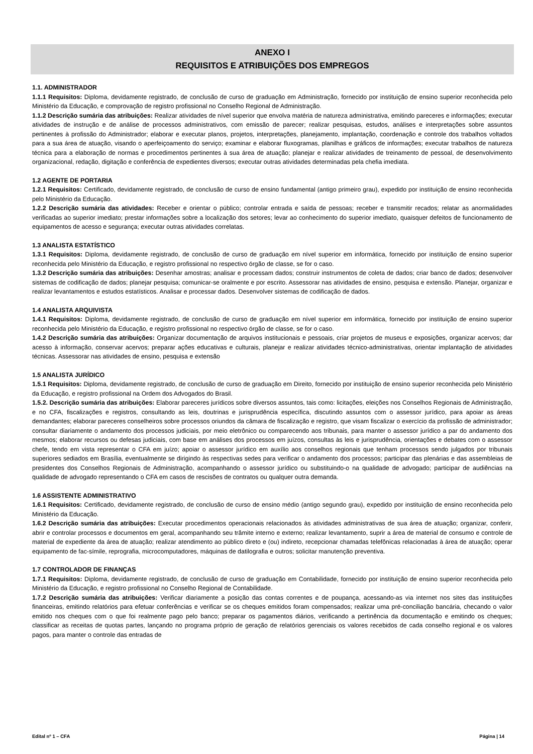ANEXO I
REQUISITOS E ATRIBUIÇÕES DOS EMPREGOS
1.1. ADMINISTRADOR
1.1.1 Requisitos: Diploma, devidamente registrado, de conclusão de curso de graduação em Administração, fornecido por instituição de ensino superior reconhecida pelo Ministério da Educação, e comprovação de registro profissional no Conselho Regional de Administração.
1.1.2 Descrição sumária das atribuições: Realizar atividades de nível superior que envolva matéria de natureza administrativa, emitindo pareceres e informações; executar atividades de instrução e de análise de processos administrativos, com emissão de parecer; realizar pesquisas, estudos, análises e interpretações sobre assuntos pertinentes à profissão do Administrador; elaborar e executar planos, projetos, interpretações, planejamento, implantação, coordenação e controle dos trabalhos voltados para a sua área de atuação, visando o aperfeiçoamento do serviço; examinar e elaborar fluxogramas, planilhas e gráficos de informações; executar trabalhos de natureza técnica para a elaboração de normas e procedimentos pertinentes à sua área de atuação; planejar e realizar atividades de treinamento de pessoal, de desenvolvimento organizacional, redação, digitação e conferência de expedientes diversos; executar outras atividades determinadas pela chefia imediata.
1.2 AGENTE DE PORTARIA
1.2.1 Requisitos: Certificado, devidamente registrado, de conclusão de curso de ensino fundamental (antigo primeiro grau), expedido por instituição de ensino reconhecida pelo Ministério da Educação.
1.2.2 Descrição sumária das atividades: Receber e orientar o público; controlar entrada e saída de pessoas; receber e transmitir recados; relatar as anormalidades verificadas ao superior imediato; prestar informações sobre a localização dos setores; levar ao conhecimento do superior imediato, quaisquer defeitos de funcionamento de equipamentos de acesso e segurança; executar outras atividades correlatas.
1.3 ANALISTA ESTATÍSTICO
1.3.1 Requisitos: Diploma, devidamente registrado, de conclusão de curso de graduação em nível superior em informática, fornecido por instituição de ensino superior reconhecida pelo Ministério da Educação, e registro profissional no respectivo órgão de classe, se for o caso.
1.3.2 Descrição sumária das atribuições: Desenhar amostras; analisar e processam dados; construir instrumentos de coleta de dados; criar banco de dados; desenvolver sistemas de codificação de dados; planejar pesquisa; comunicar-se oralmente e por escrito. Assessorar nas atividades de ensino, pesquisa e extensão. Planejar, organizar e realizar levantamentos e estudos estatísticos. Analisar e processar dados. Desenvolver sistemas de codificação de dados.
1.4 ANALISTA ARQUIVISTA
1.4.1 Requisitos: Diploma, devidamente registrado, de conclusão de curso de graduação em nível superior em informática, fornecido por instituição de ensino superior reconhecida pelo Ministério da Educação, e registro profissional no respectivo órgão de classe, se for o caso.
1.4.2 Descrição sumária das atribuições: Organizar documentação de arquivos institucionais e pessoais, criar projetos de museus e exposições, organizar acervos; dar acesso à informação, conservar acervos; preparar ações educativas e culturais, planejar e realizar atividades técnico-administrativas, orientar implantação de atividades técnicas. Assessorar nas atividades de ensino, pesquisa e extensão
1.5 ANALISTA JURÍDICO
1.5.1 Requisitos: Diploma, devidamente registrado, de conclusão de curso de graduação em Direito, fornecido por instituição de ensino superior reconhecida pelo Ministério da Educação, e registro profissional na Ordem dos Advogados do Brasil.
1.5.2. Descrição sumária das atribuições: Elaborar pareceres jurídicos sobre diversos assuntos, tais como: licitações, eleições nos Conselhos Regionais de Administração, e no CFA, fiscalizações e registros, consultando as leis, doutrinas e jurisprudência específica, discutindo assuntos com o assessor jurídico, para apoiar as áreas demandantes; elaborar pareceres conselheiros sobre processos oriundos da câmara de fiscalização e registro, que visam fiscalizar o exercício da profissão de administrador; consultar diariamente o andamento dos processos judiciais, por meio eletrônico ou comparecendo aos tribunais, para manter o assessor jurídico a par do andamento dos mesmos; elaborar recursos ou defesas judiciais, com base em análises dos processos em juízos, consultas às leis e jurisprudência, orientações e debates com o assessor chefe, tendo em vista representar o CFA em juízo; apoiar o assessor jurídico em auxílio aos conselhos regionais que tenham processos sendo julgados por tribunais superiores sediados em Brasília, eventualmente se dirigindo às respectivas sedes para verificar o andamento dos processos; participar das plenárias e das assembleias de presidentes dos Conselhos Regionais de Administração, acompanhando o assessor jurídico ou substituindo-o na qualidade de advogado; participar de audiências na qualidade de advogado representando o CFA em casos de rescisões de contratos ou qualquer outra demanda.
1.6 ASSISTENTE ADMINISTRATIVO
1.6.1 Requisitos: Certificado, devidamente registrado, de conclusão de curso de ensino médio (antigo segundo grau), expedido por instituição de ensino reconhecida pelo Ministério da Educação.
1.6.2 Descrição sumária das atribuições: Executar procedimentos operacionais relacionados às atividades administrativas de sua área de atuação; organizar, conferir, abrir e controlar processos e documentos em geral, acompanhando seu trâmite interno e externo; realizar levantamento, suprir a área de material de consumo e controle de material de expediente da área de atuação; realizar atendimento ao público direto e (ou) indireto, recepcionar chamadas telefônicas relacionadas à área de atuação; operar equipamento de fac-símile, reprografia, microcomputadores, máquinas de datilografia e outros; solicitar manutenção preventiva.
1.7 CONTROLADOR DE FINANÇAS
1.7.1 Requisitos: Diploma, devidamente registrado, de conclusão de curso de graduação em Contabilidade, fornecido por instituição de ensino superior reconhecida pelo Ministério da Educação, e registro profissional no Conselho Regional de Contabilidade.
1.7.2 Descrição sumária das atribuições: Verificar diariamente a posição das contas correntes e de poupança, acessando-as via internet nos sites das instituições financeiras, emitindo relatórios para efetuar conferências e verificar se os cheques emitidos foram compensados; realizar uma pré-conciliação bancária, checando o valor emitido nos cheques com o que foi realmente pago pelo banco; preparar os pagamentos diários, verificando a pertinência da documentação e emitindo os cheques; classificar as receitas de quotas partes, lançando no programa próprio de geração de relatórios gerenciais os valores recebidos de cada conselho regional e os valores pagos, para manter o controle das entradas de
Edital nº 1 – CFA Página | 14